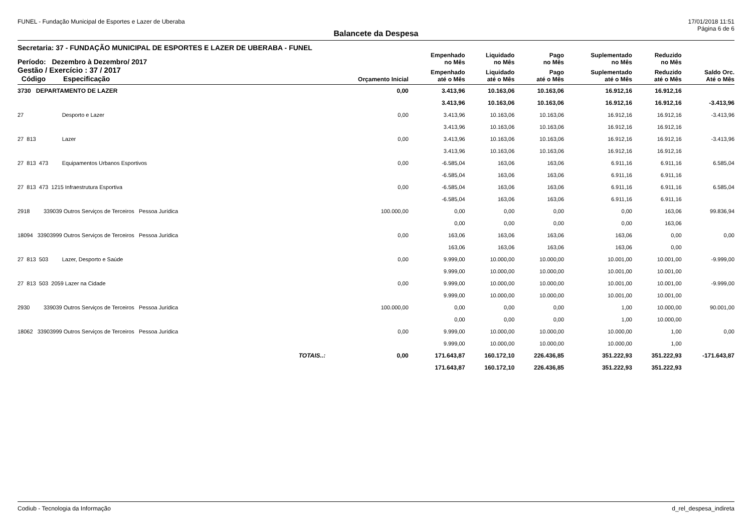FUNEL - Fundação Municipal de Esportes e Lazer de Uberaba 17/01/2018 11:51
Página 6 de 6
Balancete da Despesa
Secretaria: 37 - FUNDAÇÃO MUNICIPAL DE ESPORTES E LAZER DE UBERABA - FUNEL
| Período: Dezembro à Dezembro/ 2017 | | | Empenhado no Mês | Liquidado no Mês | Pago no Mês | Suplementado no Mês | Reduzido no Mês | |
| --- | --- | --- | --- | --- | --- | --- | --- | --- |
| Gestão / Exercício : 37 / 2017 Código Especificação | | Orçamento Inicial | Empenhado até o Mês | Liquidado até o Mês | Pago até o Mês | Suplementado até o Mês | Reduzido até o Mês | Saldo Orc. Até o Mês |
| 3730 DEPARTAMENTO DE LAZER | | 0,00 | 3.413,96 | 10.163,06 | 10.163,06 | 16.912,16 | 16.912,16 | |
| | | | 3.413,96 | 10.163,06 | 10.163,06 | 16.912,16 | 16.912,16 | -3.413,96 |
| 27 Desporto e Lazer | | 0,00 | 3.413,96 | 10.163,06 | 10.163,06 | 16.912,16 | 16.912,16 | -3.413,96 |
| | | | 3.413,96 | 10.163,06 | 10.163,06 | 16.912,16 | 16.912,16 | |
| 27 813 Lazer | | 0,00 | 3.413,96 | 10.163,06 | 10.163,06 | 16.912,16 | 16.912,16 | -3.413,96 |
| | | | 3.413,96 | 10.163,06 | 10.163,06 | 16.912,16 | 16.912,16 | |
| 27 813 473 Equipamentos Urbanos Esportivos | | 0,00 | -6.585,04 | 163,06 | 163,06 | 6.911,16 | 6.911,16 | 6.585,04 |
| | | | -6.585,04 | 163,06 | 163,06 | 6.911,16 | 6.911,16 | |
| 27 813 473 1215 Infraestrutura Esportiva | | 0,00 | -6.585,04 | 163,06 | 163,06 | 6.911,16 | 6.911,16 | 6.585,04 |
| | | | -6.585,04 | 163,06 | 163,06 | 6.911,16 | 6.911,16 | |
| 2918 339039 Outros Serviços de Terceiros Pessoa Jurídica | | 100.000,00 | 0,00 | 0,00 | 0,00 | 0,00 | 163,06 | 99.836,94 |
| | | | 0,00 | 0,00 | 0,00 | 0,00 | 163,06 | |
| 18094 33903999 Outros Serviços de Terceiros Pessoa Jurídica | | 0,00 | 163,06 | 163,06 | 163,06 | 163,06 | 0,00 | 0,00 |
| | | | 163,06 | 163,06 | 163,06 | 163,06 | 0,00 | |
| 27 813 503 Lazer, Desporto e Saúde | | 0,00 | 9.999,00 | 10.000,00 | 10.000,00 | 10.001,00 | 10.001,00 | -9.999,00 |
| | | | 9.999,00 | 10.000,00 | 10.000,00 | 10.001,00 | 10.001,00 | |
| 27 813 503 2059 Lazer na Cidade | | 0,00 | 9.999,00 | 10.000,00 | 10.000,00 | 10.001,00 | 10.001,00 | -9.999,00 |
| | | | 9.999,00 | 10.000,00 | 10.000,00 | 10.001,00 | 10.001,00 | |
| 2930 339039 Outros Serviços de Terceiros Pessoa Jurídica | | 100.000,00 | 0,00 | 0,00 | 0,00 | 1,00 | 10.000,00 | 90.001,00 |
| | | | 0,00 | 0,00 | 0,00 | 1,00 | 10.000,00 | |
| 18062 33903999 Outros Serviços de Terceiros Pessoa Jurídica | | 0,00 | 9.999,00 | 10.000,00 | 10.000,00 | 10.000,00 | 1,00 | 0,00 |
| | | | 9.999,00 | 10.000,00 | 10.000,00 | 10.000,00 | 1,00 | |
| | TOTAIS..: | 0,00 | 171.643,87 | 160.172,10 | 226.436,85 | 351.222,93 | 351.222,93 | -171.643,87 |
| | | | 171.643,87 | 160.172,10 | 226.436,85 | 351.222,93 | 351.222,93 | |
Codiub - Tecnologia da Informação d_rel_despesa_indireta